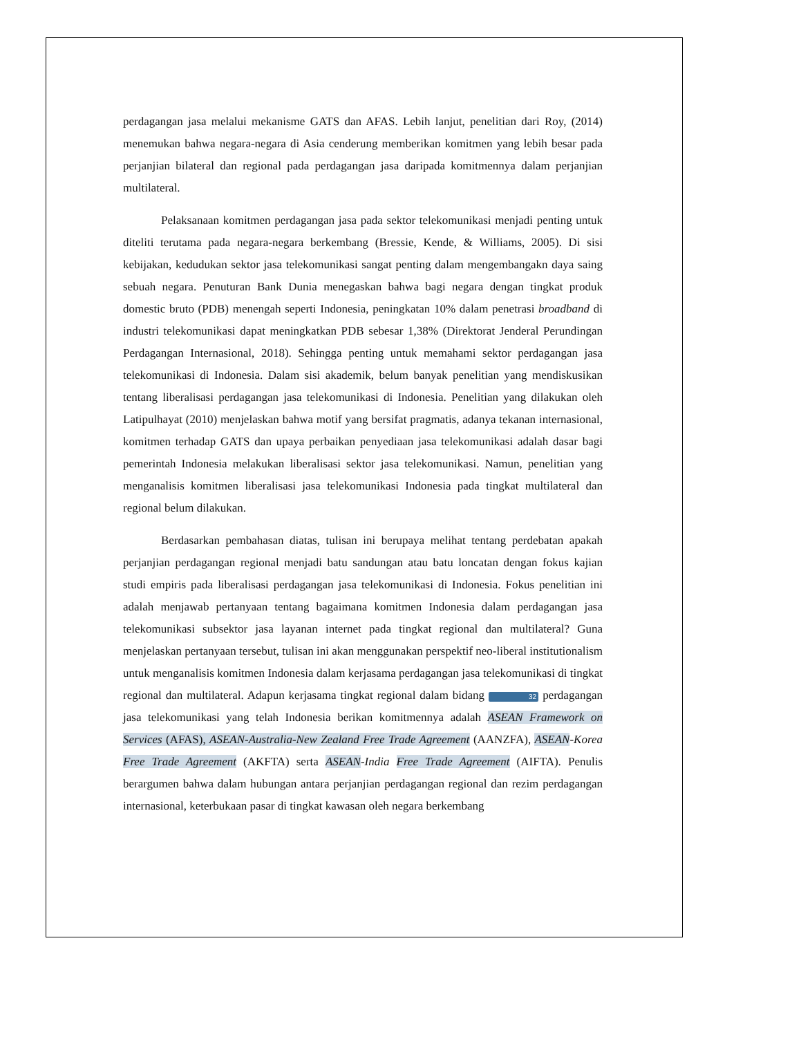perdagangan jasa melalui mekanisme GATS dan AFAS. Lebih lanjut, penelitian dari Roy, (2014) menemukan bahwa negara-negara di Asia cenderung memberikan komitmen yang lebih besar pada perjanjian bilateral dan regional pada perdagangan jasa daripada komitmennya dalam perjanjian multilateral.
Pelaksanaan komitmen perdagangan jasa pada sektor telekomunikasi menjadi penting untuk diteliti terutama pada negara-negara berkembang (Bressie, Kende, & Williams, 2005). Di sisi kebijakan, kedudukan sektor jasa telekomunikasi sangat penting dalam mengembangakn daya saing sebuah negara. Penuturan Bank Dunia menegaskan bahwa bagi negara dengan tingkat produk domestic bruto (PDB) menengah seperti Indonesia, peningkatan 10% dalam penetrasi broadband di industri telekomunikasi dapat meningkatkan PDB sebesar 1,38% (Direktorat Jenderal Perundingan Perdagangan Internasional, 2018). Sehingga penting untuk memahami sektor perdagangan jasa telekomunikasi di Indonesia. Dalam sisi akademik, belum banyak penelitian yang mendiskusikan tentang liberalisasi perdagangan jasa telekomunikasi di Indonesia. Penelitian yang dilakukan oleh Latipulhayat (2010) menjelaskan bahwa motif yang bersifat pragmatis, adanya tekanan internasional, komitmen terhadap GATS dan upaya perbaikan penyediaan jasa telekomunikasi adalah dasar bagi pemerintah Indonesia melakukan liberalisasi sektor jasa telekomunikasi. Namun, penelitian yang menganalisis komitmen liberalisasi jasa telekomunikasi Indonesia pada tingkat multilateral dan regional belum dilakukan.
Berdasarkan pembahasan diatas, tulisan ini berupaya melihat tentang perdebatan apakah perjanjian perdagangan regional menjadi batu sandungan atau batu loncatan dengan fokus kajian studi empiris pada liberalisasi perdagangan jasa telekomunikasi di Indonesia. Fokus penelitian ini adalah menjawab pertanyaan tentang bagaimana komitmen Indonesia dalam perdagangan jasa telekomunikasi subsektor jasa layanan internet pada tingkat regional dan multilateral? Guna menjelaskan pertanyaan tersebut, tulisan ini akan menggunakan perspektif neo-liberal institutionalism untuk menganalisis komitmen Indonesia dalam kerjasama perdagangan jasa telekomunikasi di tingkat regional dan multilateral. Adapun kerjasama tingkat regional dalam bidang 32 perdagangan jasa telekomunikasi yang telah Indonesia berikan komitmennya adalah ASEAN Framework on Services (AFAS), ASEAN-Australia-New Zealand Free Trade Agreement (AANZFA), ASEAN-Korea Free Trade Agreement (AKFTA) serta ASEAN-India Free Trade Agreement (AIFTA). Penulis berargumen bahwa dalam hubungan antara perjanjian perdagangan regional dan rezim perdagangan internasional, keterbukaan pasar di tingkat kawasan oleh negara berkembang